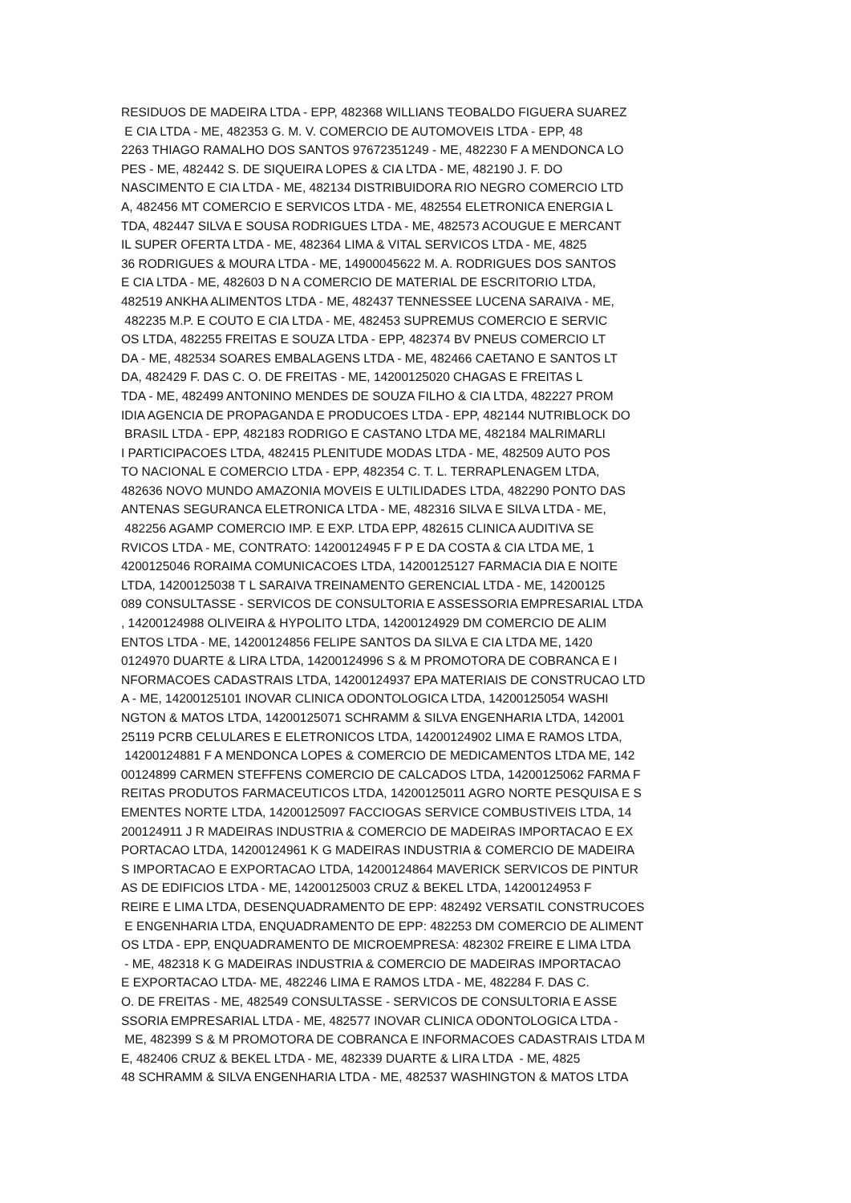RESIDUOS DE MADEIRA LTDA - EPP, 482368 WILLIANS TEOBALDO FIGUERA SUAREZ
E CIA LTDA - ME, 482353 G. M. V. COMERCIO DE AUTOMOVEIS LTDA - EPP, 48
2263 THIAGO RAMALHO DOS SANTOS 97672351249 - ME, 482230 F A MENDONCA LO
PES - ME, 482442 S. DE SIQUEIRA LOPES & CIA LTDA - ME, 482190 J. F. DO
NASCIMENTO E CIA LTDA - ME, 482134 DISTRIBUIDORA RIO NEGRO COMERCIO LTD
A, 482456 MT COMERCIO E SERVICOS LTDA - ME, 482554 ELETRONICA ENERGIA L
TDA, 482447 SILVA E SOUSA RODRIGUES LTDA - ME, 482573 ACOUGUE E MERCANT
IL SUPER OFERTA LTDA - ME, 482364 LIMA & VITAL SERVICOS LTDA - ME, 4825
36 RODRIGUES & MOURA LTDA - ME, 14900045622 M. A. RODRIGUES DOS SANTOS
E CIA LTDA - ME, 482603 D N A COMERCIO DE MATERIAL DE ESCRITORIO LTDA,
482519 ANKHA ALIMENTOS LTDA - ME, 482437 TENNESSEE LUCENA SARAIVA - ME,
482235 M.P. E COUTO E CIA LTDA - ME, 482453 SUPREMUS COMERCIO E SERVIC
OS LTDA, 482255 FREITAS E SOUZA LTDA - EPP, 482374 BV PNEUS COMERCIO LT
DA - ME, 482534 SOARES EMBALAGENS LTDA - ME, 482466 CAETANO E SANTOS LT
DA, 482429 F. DAS C. O. DE FREITAS - ME, 14200125020 CHAGAS E FREITAS L
TDA - ME, 482499 ANTONINO MENDES DE SOUZA FILHO & CIA LTDA, 482227 PROM
IDIA AGENCIA DE PROPAGANDA E PRODUCOES LTDA - EPP, 482144 NUTRIBLOCK DO
BRASIL LTDA - EPP, 482183 RODRIGO E CASTANO LTDA ME, 482184 MALRIMARLI
I PARTICIPACOES LTDA, 482415 PLENITUDE MODAS LTDA - ME, 482509 AUTO POS
TO NACIONAL E COMERCIO LTDA - EPP, 482354 C. T. L. TERRAPLENAGEM LTDA,
482636 NOVO MUNDO AMAZONIA MOVEIS E ULTILIDADES LTDA, 482290 PONTO DAS
ANTENAS SEGURANCA ELETRONICA LTDA - ME, 482316 SILVA E SILVA LTDA - ME,
482256 AGAMP COMERCIO IMP. E EXP. LTDA EPP, 482615 CLINICA AUDITIVA SE
RVICOS LTDA - ME, CONTRATO: 14200124945 F P E DA COSTA & CIA LTDA ME, 1
4200125046 RORAIMA COMUNICACOES LTDA, 14200125127 FARMACIA DIA E NOITE
LTDA, 14200125038 T L SARAIVA TREINAMENTO GERENCIAL LTDA - ME, 14200125
089 CONSULTASSE - SERVICOS DE CONSULTORIA E ASSESSORIA EMPRESARIAL LTDA
, 14200124988 OLIVEIRA & HYPOLITO LTDA, 14200124929 DM COMERCIO DE ALIM
ENTOS LTDA - ME, 14200124856 FELIPE SANTOS DA SILVA E CIA LTDA ME, 1420
0124970 DUARTE & LIRA LTDA, 14200124996 S & M PROMOTORA DE COBRANCA E I
NFORMACOES CADASTRAIS LTDA, 14200124937 EPA MATERIAIS DE CONSTRUCAO LTD
A - ME, 14200125101 INOVAR CLINICA ODONTOLOGICA LTDA, 14200125054 WASHI
NGTON & MATOS LTDA, 14200125071 SCHRAMM & SILVA ENGENHARIA LTDA, 142001
25119 PCRB CELULARES E ELETRONICOS LTDA, 14200124902 LIMA E RAMOS LTDA,
14200124881 F A MENDONCA LOPES & COMERCIO DE MEDICAMENTOS LTDA ME, 142
00124899 CARMEN STEFFENS COMERCIO DE CALCADOS LTDA, 14200125062 FARMA F
REITAS PRODUTOS FARMACEUTICOS LTDA, 14200125011 AGRO NORTE PESQUISA E S
EMENTES NORTE LTDA, 14200125097 FACCIOGAS SERVICE COMBUSTIVEIS LTDA, 14
200124911 J R MADEIRAS INDUSTRIA & COMERCIO DE MADEIRAS IMPORTACAO E EX
PORTACAO LTDA, 14200124961 K G MADEIRAS INDUSTRIA & COMERCIO DE MADEIRA
S IMPORTACAO E EXPORTACAO LTDA, 14200124864 MAVERICK SERVICOS DE PINTUR
AS DE EDIFICIOS LTDA - ME, 14200125003 CRUZ & BEKEL LTDA, 14200124953 F
REIRE E LIMA LTDA, DESENQUADRAMENTO DE EPP: 482492 VERSATIL CONSTRUCOES
E ENGENHARIA LTDA, ENQUADRAMENTO DE EPP: 482253 DM COMERCIO DE ALIMENT
OS LTDA - EPP, ENQUADRAMENTO DE MICROEMPRESA: 482302 FREIRE E LIMA LTDA
- ME, 482318 K G MADEIRAS INDUSTRIA & COMERCIO DE MADEIRAS IMPORTACAO
E EXPORTACAO LTDA- ME, 482246 LIMA E RAMOS LTDA - ME, 482284 F. DAS C.
O. DE FREITAS - ME, 482549 CONSULTASSE - SERVICOS DE CONSULTORIA E ASSE
SSORIA EMPRESARIAL LTDA - ME, 482577 INOVAR CLINICA ODONTOLOGICA LTDA -
ME, 482399 S & M PROMOTORA DE COBRANCA E INFORMACOES CADASTRAIS LTDA M
E, 482406 CRUZ & BEKEL LTDA - ME, 482339 DUARTE & LIRA LTDA - ME, 4825
48 SCHRAMM & SILVA ENGENHARIA LTDA - ME, 482537 WASHINGTON & MATOS LTDA